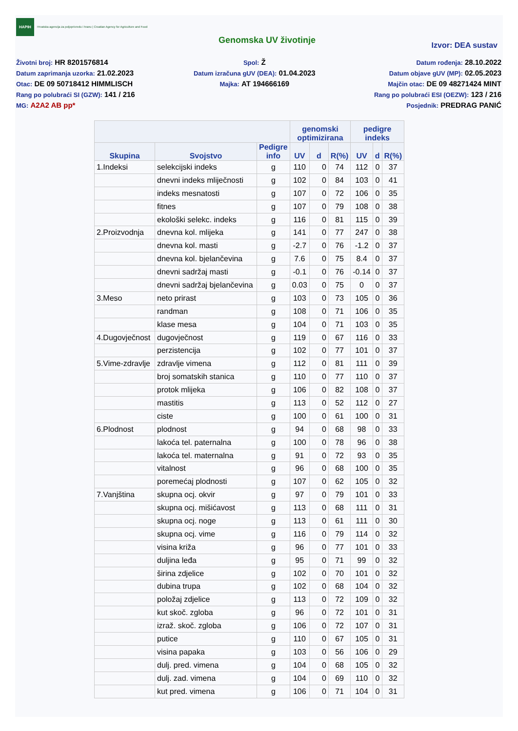HAPIH Hrvatska agencija za poljoprivredu i hranu | Croatian Agency for Agriculture and Food
Genomska UV životinje
Izvor: DEA sustav
Životni broj: HR 8201576814
Datum zaprimanja uzorka: 21.02.2023
Otac: DE 09 50718412 HIMMLISCH
Rang po polubraći SI (GZW): 141 / 216
MG: A2A2 AB pp*
Spol: Ž
Datum izračuna gUV (DEA): 01.04.2023
Majka: AT 194666169
Datum rođenja: 28.10.2022
Datum objave gUV (MP): 02.05.2023
Majčin otac: DE 09 48271424 MINT
Rang po polubraći ESI (OEZW): 123 / 216
Posjednik: PREDRAG PANIĆ
| | | | genomski optimizirana | | | pedigre indeks | | |
| --- | --- | --- | --- | --- | --- | --- | --- | --- |
| Skupina | Svojstvo | Pedigre info | UV | d | R(%) | UV | d | R(%) |
| 1.Indeksi | selekcijski indeks | g | 110 | 0 | 74 | 112 | 0 | 37 |
| | dnevni indeks mliječnosti | g | 102 | 0 | 84 | 103 | 0 | 41 |
| | indeks mesnatosti | g | 107 | 0 | 72 | 106 | 0 | 35 |
| | fitnes | g | 107 | 0 | 79 | 108 | 0 | 38 |
| | ekološki selekc. indeks | g | 116 | 0 | 81 | 115 | 0 | 39 |
| 2.Proizvodnja | dnevna kol. mlijeka | g | 141 | 0 | 77 | 247 | 0 | 38 |
| | dnevna kol. masti | g | -2.7 | 0 | 76 | -1.2 | 0 | 37 |
| | dnevna kol. bjelančevina | g | 7.6 | 0 | 75 | 8.4 | 0 | 37 |
| | dnevni sadržaj masti | g | -0.1 | 0 | 76 | -0.14 | 0 | 37 |
| | dnevni sadržaj bjelančevina | g | 0.03 | 0 | 75 | 0 | 0 | 37 |
| 3.Meso | neto prirast | g | 103 | 0 | 73 | 105 | 0 | 36 |
| | randman | g | 108 | 0 | 71 | 106 | 0 | 35 |
| | klase mesa | g | 104 | 0 | 71 | 103 | 0 | 35 |
| 4.Dugovječnost | dugovječnost | g | 119 | 0 | 67 | 116 | 0 | 33 |
| | perzistencija | g | 102 | 0 | 77 | 101 | 0 | 37 |
| 5.Vime-zdravlje | zdravlje vimena | g | 112 | 0 | 81 | 111 | 0 | 39 |
| | broj somatskih stanica | g | 110 | 0 | 77 | 110 | 0 | 37 |
| | protok mlijeka | g | 106 | 0 | 82 | 108 | 0 | 37 |
| | mastitis | g | 113 | 0 | 52 | 112 | 0 | 27 |
| | ciste | g | 100 | 0 | 61 | 100 | 0 | 31 |
| 6.Plodnost | plodnost | g | 94 | 0 | 68 | 98 | 0 | 33 |
| | lakoća tel. paternalna | g | 100 | 0 | 78 | 96 | 0 | 38 |
| | lakoća tel. maternalna | g | 91 | 0 | 72 | 93 | 0 | 35 |
| | vitalnost | g | 96 | 0 | 68 | 100 | 0 | 35 |
| | poremećaj plodnosti | g | 107 | 0 | 62 | 105 | 0 | 32 |
| 7.Vanjština | skupna ocj. okvir | g | 97 | 0 | 79 | 101 | 0 | 33 |
| | skupna ocj. mišićavost | g | 113 | 0 | 68 | 111 | 0 | 31 |
| | skupna ocj. noge | g | 113 | 0 | 61 | 111 | 0 | 30 |
| | skupna ocj. vime | g | 116 | 0 | 79 | 114 | 0 | 32 |
| | visina križa | g | 96 | 0 | 77 | 101 | 0 | 33 |
| | duljina leđa | g | 95 | 0 | 71 | 99 | 0 | 32 |
| | širina zdjelice | g | 102 | 0 | 70 | 101 | 0 | 32 |
| | dubina trupa | g | 102 | 0 | 68 | 104 | 0 | 32 |
| | položaj zdjelice | g | 113 | 0 | 72 | 109 | 0 | 32 |
| | kut skoč. zgloba | g | 96 | 0 | 72 | 101 | 0 | 31 |
| | izraž. skoč. zgloba | g | 106 | 0 | 72 | 107 | 0 | 31 |
| | putice | g | 110 | 0 | 67 | 105 | 0 | 31 |
| | visina papaka | g | 103 | 0 | 56 | 106 | 0 | 29 |
| | dulj. pred. vimena | g | 104 | 0 | 68 | 105 | 0 | 32 |
| | dulj. zad. vimena | g | 104 | 0 | 69 | 110 | 0 | 32 |
| | kut pred. vimena | g | 106 | 0 | 71 | 104 | 0 | 31 |